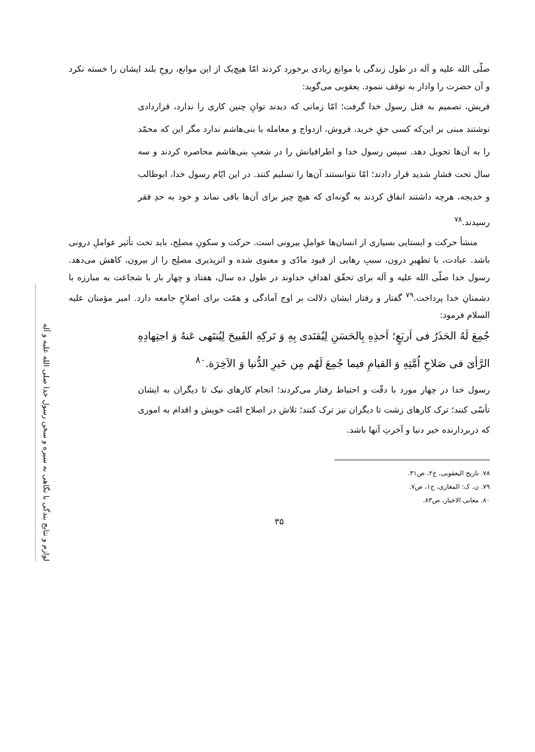لوازم و نتایج بندگی با نگاهی به سیره و سخن رسول خدا صلی الله علیه و آله
صلّی الله علیه و آله در طول زندگی با موانع زیادی برخورد کردند امّا هیچ‌یک از این موانع، روحِ بلند ایشان را خسته نکرد و آن حضرت را وادار به توقف ننمود. یعقوبی می‌گوید:
قریش، تصمیم به قتل رسول خدا گرفت؛ امّا زمانی که دیدند توانِ چنین کاری را ندارد، قراردادی نوشتند مبنی بر این‌که کسی حقِ خرید، فروش، ازدواج و معامله با بنی‌هاشم ندارد مگر این که محمّد را به آن‌ها تحویل دهد. سپس رسول خدا و اطرافیانش را در شعبِ بنی‌هاشم محاصره کردند و سه سال تحت فشارِ شدید قرار دادند؛ امّا نتوانستند آن‌ها را تسلیم کنند. در این ایّام رسول خدا، ابوطالب و خدیجه، هرچه داشتند انفاق کردند به گونه‌ای که هیچ چیز برای آن‌ها باقی نماند و خود به حدِ فقر رسیدند.<sup>۷۸</sup>
منشأ حرکت و ایستایی بسیاری از انسان‌ها عواملِ بیرونی است. حرکت و سکونِ مصلِح، باید تحت تأثیر عواملِ درونی باشد. عبادت، با تطهیرِ درون، سببِ رهایی از قیود مادّی و معنوی شده و اثرپذیری مصلِح را از بیرون، کاهش می‌دهد. رسول خدا صلّی الله علیه و آله برای تحقّق اهدافِ خداوند در طول ده سال، هفتاد و چهار بار با شجاعت به مبارزه با دشمنانِ خدا پرداخت.<sup>۷۹</sup> گفتار و رفتار ایشان دلالت بر اوج آمادگی و همّت برای اصلاحِ جامعه دارد. امیر مؤمنان علیه السلام فرمود:
جُمِعَ لَهُ الحَذَرُ فی اَربَعٍ؛ اَخذِهِ بِالحَسَنِ لِیُقتَدی بِهِ وَ تَرکِهِ القَبیحَ لِیُنتَهی عَنهُ وَ اجتِهادِهِ الرَّأیَ فی صَلاحِ اُمَّتِهِ وَ القیامِ فیما جُمِعَ لَهُم مِن خَیرِ الدُّنیا وَ الآخِرَة.<sup>۸۰</sup>
رسول خدا در چهار مورد با دقّت و احتیاط رفتار می‌کردند؛ انجام کارهای نیک تا دیگران به ایشان تأسّی کنند؛ ترک کارهای زشت تا دیگران نیز ترک کنند؛ تلاش در اصلاح امّت خویش و اقدام به اموری که دربردارنده خیر دنیا و آخرتِ آنها باشد.
۷۸. تاریخ الیعقوبی، ج۲، ص۳۱.
۷۹. ن. ک: المغازی، ج۱، ص۷.
۸۰. معانی الاخبار، ص۸۳.
۳۵